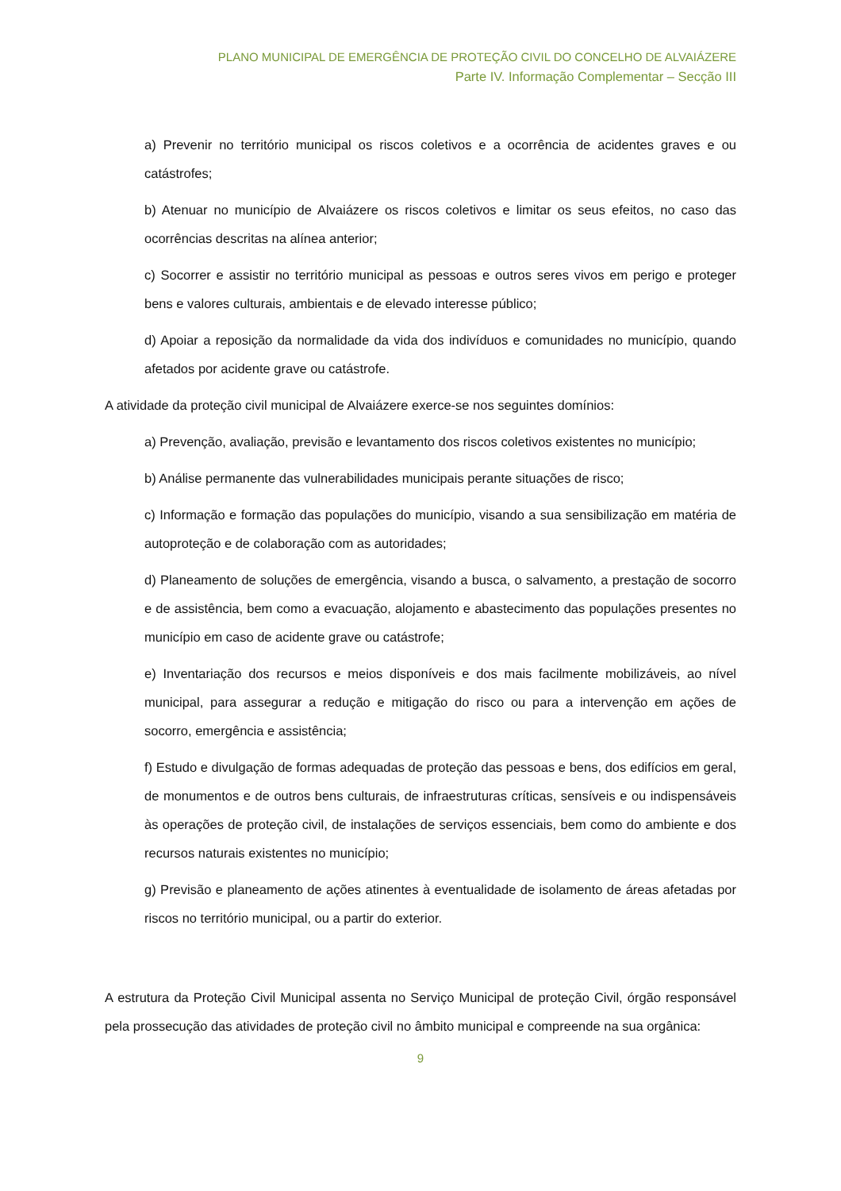PLANO MUNICIPAL DE EMERGÊNCIA DE PROTEÇÃO CIVIL DO CONCELHO DE ALVAIÁZERE
Parte IV. Informação Complementar – Secção III
a) Prevenir no território municipal os riscos coletivos e a ocorrência de acidentes graves e ou catástrofes;
b) Atenuar no município de Alvaiázere os riscos coletivos e limitar os seus efeitos, no caso das ocorrências descritas na alínea anterior;
c) Socorrer e assistir no território municipal as pessoas e outros seres vivos em perigo e proteger bens e valores culturais, ambientais e de elevado interesse público;
d) Apoiar a reposição da normalidade da vida dos indivíduos e comunidades no município, quando afetados por acidente grave ou catástrofe.
A atividade da proteção civil municipal de Alvaiázere exerce-se nos seguintes domínios:
a) Prevenção, avaliação, previsão e levantamento dos riscos coletivos existentes no município;
b) Análise permanente das vulnerabilidades municipais perante situações de risco;
c) Informação e formação das populações do município, visando a sua sensibilização em matéria de autoproteção e de colaboração com as autoridades;
d) Planeamento de soluções de emergência, visando a busca, o salvamento, a prestação de socorro e de assistência, bem como a evacuação, alojamento e abastecimento das populações presentes no município em caso de acidente grave ou catástrofe;
e) Inventariação dos recursos e meios disponíveis e dos mais facilmente mobilizáveis, ao nível municipal, para assegurar a redução e mitigação do risco ou para a intervenção em ações de socorro, emergência e assistência;
f) Estudo e divulgação de formas adequadas de proteção das pessoas e bens, dos edifícios em geral, de monumentos e de outros bens culturais, de infraestruturas críticas, sensíveis e ou indispensáveis às operações de proteção civil, de instalações de serviços essenciais, bem como do ambiente e dos recursos naturais existentes no município;
g) Previsão e planeamento de ações atinentes à eventualidade de isolamento de áreas afetadas por riscos no território municipal, ou a partir do exterior.
A estrutura da Proteção Civil Municipal assenta no Serviço Municipal de proteção Civil, órgão responsável pela prossecução das atividades de proteção civil no âmbito municipal e compreende na sua orgânica:
9